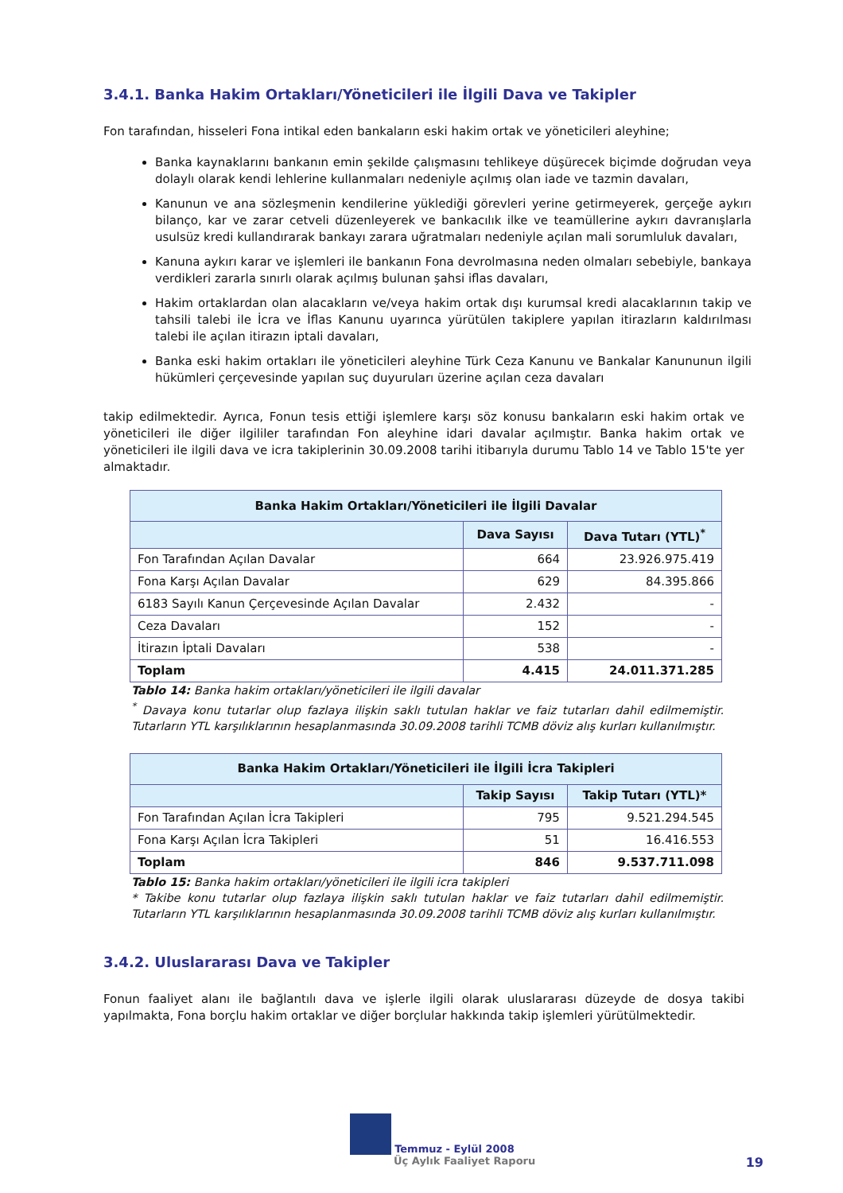3.4.1. Banka Hakim Ortakları/Yöneticileri ile İlgili Dava ve Takipler
Fon tarafından, hisseleri Fona intikal eden bankaların eski hakim ortak ve yöneticileri aleyhine;
Banka kaynaklarını bankanın emin şekilde çalışmasını tehlikeye düşürecek biçimde doğrudan veya dolaylı olarak kendi lehlerine kullanmaları nedeniyle açılmış olan iade ve tazmin davaları,
Kanunun ve ana sözleşmenin kendilerine yüklediği görevleri yerine getirmeyerek, gerçeğe aykırı bilanço, kar ve zarar cetveli düzenleyerek ve bankacılık ilke ve teamüllerine aykırı davranışlarla usulsüz kredi kullandırarak bankayı zarara uğratmaları nedeniyle açılan mali sorumluluk davaları,
Kanuna aykırı karar ve işlemleri ile bankanın Fona devrolmasına neden olmaları sebebiyle, bankaya verdikleri zararla sınırlı olarak açılmış bulunan şahsi iflas davaları,
Hakim ortaklardan olan alacakların ve/veya hakim ortak dışı kurumsal kredi alacaklarının takip ve tahsili talebi ile İcra ve İflas Kanunu uyarınca yürütülen takiplere yapılan itirazların kaldırılması talebi ile açılan itirazın iptali davaları,
Banka eski hakim ortakları ile yöneticileri aleyhine Türk Ceza Kanunu ve Bankalar Kanununun ilgili hükümleri çerçevesinde yapılan suç duyuruları üzerine açılan ceza davaları
takip edilmektedir. Ayrıca, Fonun tesis ettiği işlemlere karşı söz konusu bankaların eski hakim ortak ve yöneticileri ile diğer ilgililer tarafından Fon aleyhine idari davalar açılmıştır. Banka hakim ortak ve yöneticileri ile ilgili dava ve icra takiplerinin 30.09.2008 tarihi itibarıyla durumu Tablo 14 ve Tablo 15'te yer almaktadır.
| Banka Hakim Ortakları/Yöneticileri ile İlgili Davalar | | |
| --- | --- | --- |
| | Dava Sayısı | Dava Tutarı (YTL)<sup>*</sup> |
| Fon Tarafından Açılan Davalar | 664 | 23.926.975.419 |
| Fona Karşı Açılan Davalar | 629 | 84.395.866 |
| 6183 Sayılı Kanun Çerçevesinde Açılan Davalar | 2.432 | - |
| Ceza Davaları | 152 | - |
| İtirazın İptali Davaları | 538 | - |
| Toplam | 4.415 | 24.011.371.285 |
Tablo 14: Banka hakim ortakları/yöneticileri ile ilgili davalar
<sup>*</sup> Davaya konu tutarlar olup fazlaya ilişkin saklı tutulan haklar ve faiz tutarları dahil edilmemiştir. Tutarların YTL karşılıklarının hesaplanmasında 30.09.2008 tarihli TCMB döviz alış kurları kullanılmıştır.
| Banka Hakim Ortakları/Yöneticileri ile İlgili İcra Takipleri | | |
| --- | --- | --- |
| | Takip Sayısı | Takip Tutarı (YTL)* |
| Fon Tarafından Açılan İcra Takipleri | 795 | 9.521.294.545 |
| Fona Karşı Açılan İcra Takipleri | 51 | 16.416.553 |
| Toplam | 846 | 9.537.711.098 |
Tablo 15: Banka hakim ortakları/yöneticileri ile ilgili icra takipleri
* Takibe konu tutarlar olup fazlaya ilişkin saklı tutulan haklar ve faiz tutarları dahil edilmemiştir. Tutarların YTL karşılıklarının hesaplanmasında 30.09.2008 tarihli TCMB döviz alış kurları kullanılmıştır.
3.4.2. Uluslararası Dava ve Takipler
Fonun faaliyet alanı ile bağlantılı dava ve işlerle ilgili olarak uluslararası düzeyde de dosya takibi yapılmakta, Fona borçlu hakim ortaklar ve diğer borçlular hakkında takip işlemleri yürütülmektedir.
Temmuz - Eylül 2008
Üç Aylık Faaliyet Raporu 19